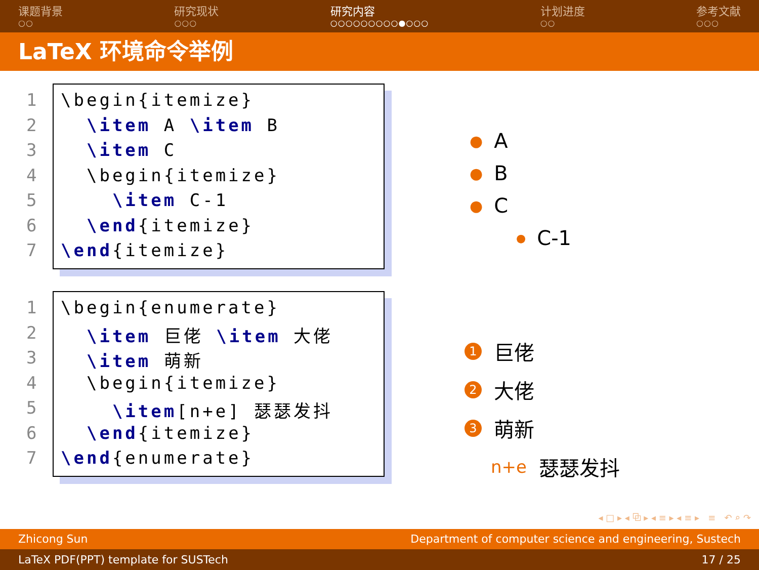课题背景
○○
研究现状
○○○
研究内容
○○○○○○○○○●○○○
计划进度
○○
参考文献
○○○
LaTeX 环境命令举例
1 \begin{itemize}
2 \item A \item B
3 \item C
4 \begin{itemize}
5 \item C-1
6 \end{itemize}
7 \end{itemize}
1 \begin{enumerate}
2 \item 巨佬 \item 大佬
3 \item 萌新
4 \begin{itemize}
5 \item[n+e] 瑟瑟发抖
6 \end{itemize}
7 \end{enumerate}
● A
● B
● C
● C-1
1 巨佬
2 大佬
3 萌新
n+e 瑟瑟发抖
◂ □ ▸ ◂ ⧉ ▸ ◂ ≡ ▸ ◂ ≡ ▸ ≡ ↶ ⌕ ↷
Zhicong Sun Department of computer science and engineering, Sustech
LaTeX PDF(PPT) template for SUSTech 17 / 25